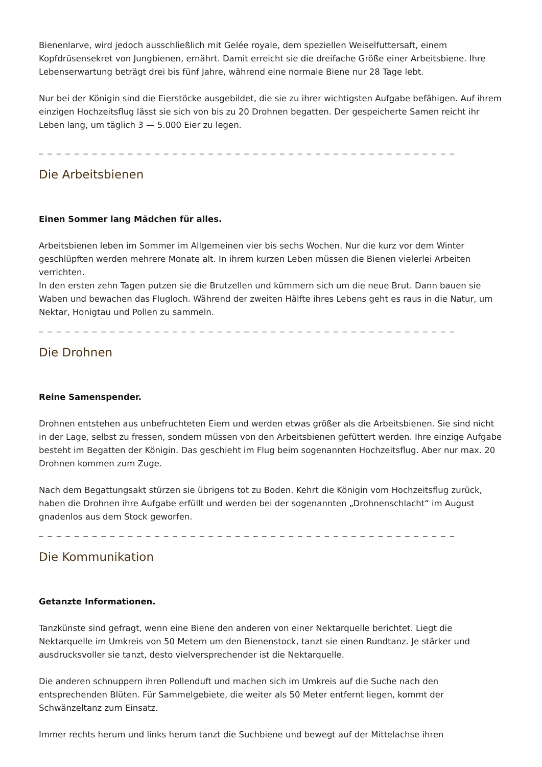Bienenlarve, wird jedoch ausschließlich mit Gelée royale, dem speziellen Weiselfuttersaft, einem Kopfdrüsensekret von Jungbienen, ernährt. Damit erreicht sie die dreifache Größe einer Arbeitsbiene. Ihre Lebenserwartung beträgt drei bis fünf Jahre, während eine normale Biene nur 28 Tage lebt.
Nur bei der Königin sind die Eierstöcke ausgebildet, die sie zu ihrer wichtigsten Aufgabe befähigen. Auf ihrem einzigen Hochzeitsflug lässt sie sich von bis zu 20 Drohnen begatten. Der gespeicherte Samen reicht ihr Leben lang, um täglich 3 — 5.000 Eier zu legen.
_ _ _ _ _ _ _ _ _ _ _ _ _ _ _ _ _ _ _ _ _ _ _ _ _ _ _ _ _ _ _ _ _ _ _ _ _ _ _ _ _ _ _ _ _ _ _
Die Arbeitsbienen
Einen Sommer lang Mädchen für alles.
Arbeitsbienen leben im Sommer im Allgemeinen vier bis sechs Wochen. Nur die kurz vor dem Winter geschlüpften werden mehrere Monate alt. In ihrem kurzen Leben müssen die Bienen vielerlei Arbeiten verrichten.
In den ersten zehn Tagen putzen sie die Brutzellen und kümmern sich um die neue Brut. Dann bauen sie Waben und bewachen das Flugloch. Während der zweiten Hälfte ihres Lebens geht es raus in die Natur, um Nektar, Honigtau und Pollen zu sammeln.
_ _ _ _ _ _ _ _ _ _ _ _ _ _ _ _ _ _ _ _ _ _ _ _ _ _ _ _ _ _ _ _ _ _ _ _ _ _ _ _ _ _ _ _ _ _ _
Die Drohnen
Reine Samenspender.
Drohnen entstehen aus unbefruchteten Eiern und werden etwas größer als die Arbeitsbienen. Sie sind nicht in der Lage, selbst zu fressen, sondern müssen von den Arbeitsbienen gefüttert werden. Ihre einzige Aufgabe besteht im Begatten der Königin. Das geschieht im Flug beim sogenannten Hochzeitsflug. Aber nur max. 20 Drohnen kommen zum Zuge.
Nach dem Begattungsakt stürzen sie übrigens tot zu Boden. Kehrt die Königin vom Hochzeitsflug zurück, haben die Drohnen ihre Aufgabe erfüllt und werden bei der sogenannten „Drohnenschlacht“ im August gnadenlos aus dem Stock geworfen.
_ _ _ _ _ _ _ _ _ _ _ _ _ _ _ _ _ _ _ _ _ _ _ _ _ _ _ _ _ _ _ _ _ _ _ _ _ _ _ _ _ _ _ _ _ _ _
Die Kommunikation
Getanzte Informationen.
Tanzkünste sind gefragt, wenn eine Biene den anderen von einer Nektarquelle berichtet. Liegt die Nektarquelle im Umkreis von 50 Metern um den Bienenstock, tanzt sie einen Rundtanz. Je stärker und ausdrucksvoller sie tanzt, desto vielversprechender ist die Nektarquelle.
Die anderen schnuppern ihren Pollenduft und machen sich im Umkreis auf die Suche nach den entsprechenden Blüten. Für Sammelgebiete, die weiter als 50 Meter entfernt liegen, kommt der Schwänzeltanz zum Einsatz.
Immer rechts herum und links herum tanzt die Suchbiene und bewegt auf der Mittelachse ihren